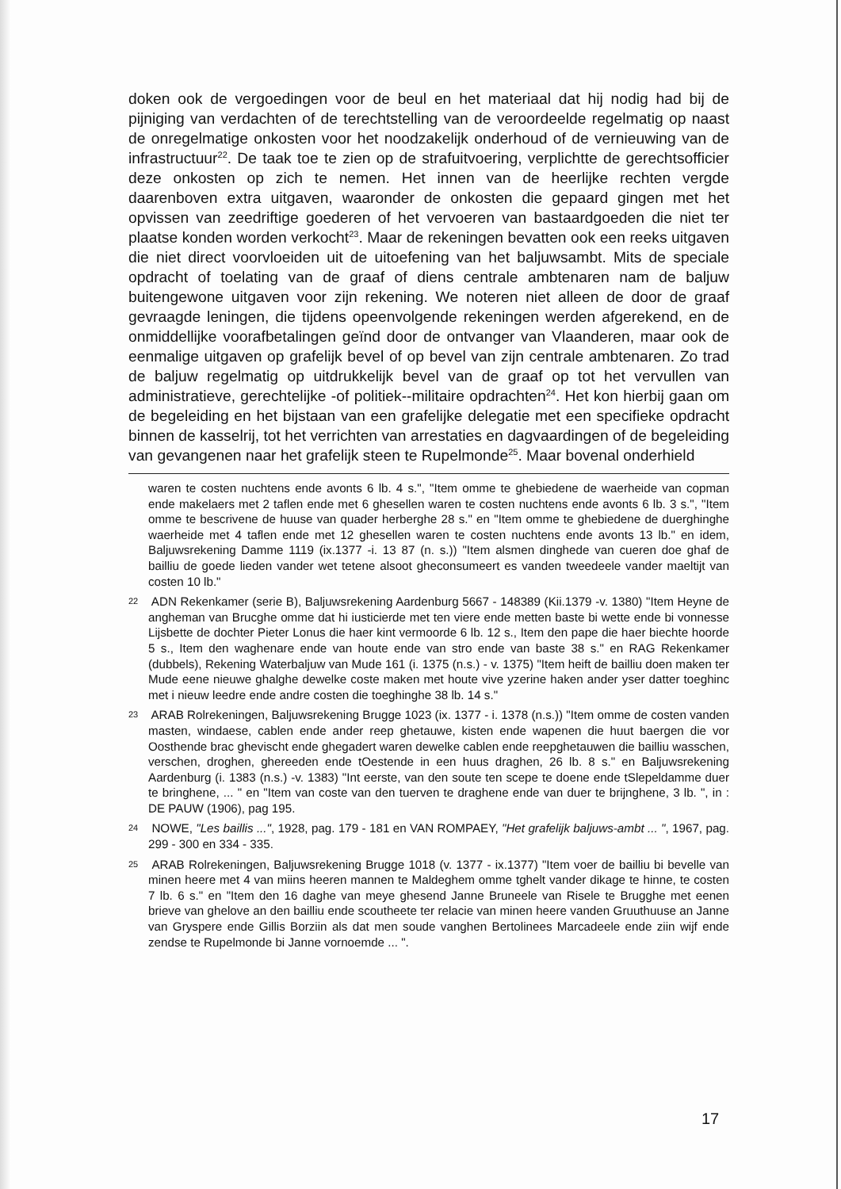doken ook de vergoedingen voor de beul en het materiaal dat hij nodig had bij de pijniging van verdachten of de terechtstelling van de veroordeelde regelmatig op naast de onregelmatige onkosten voor het noodzakelijk onderhoud of de vernieuwing van de infrastructuur<sup>22</sup>. De taak toe te zien op de strafuitvoering, verplichtte de gerechtsofficier deze onkosten op zich te nemen. Het innen van de heerlijke rechten vergde daarenboven extra uitgaven, waaronder de onkosten die gepaard gingen met het opvissen van zeedriftige goederen of het vervoeren van bastaardgoeden die niet ter plaatse konden worden verkocht<sup>23</sup>. Maar de rekeningen bevatten ook een reeks uitgaven die niet direct voorvloeiden uit de uitoefening van het baljuwsambt. Mits de speciale opdracht of toelating van de graaf of diens centrale ambtenaren nam de baljuw buitengewone uitgaven voor zijn rekening. We noteren niet alleen de door de graaf gevraagde leningen, die tijdens opeenvolgende rekeningen werden afgerekend, en de onmiddellijke voorafbetalingen geïnd door de ontvanger van Vlaanderen, maar ook de eenmalige uitgaven op grafelijk bevel of op bevel van zijn centrale ambtenaren. Zo trad de baljuw regelmatig op uitdrukkelijk bevel van de graaf op tot het vervullen van administratieve, gerechtelijke -of politiek--militaire opdrachten<sup>24</sup>. Het kon hierbij gaan om de begeleiding en het bijstaan van een grafelijke delegatie met een specifieke opdracht binnen de kasselrij, tot het verrichten van arrestaties en dagvaardingen of de begeleiding van gevangenen naar het grafelijk steen te Rupelmonde<sup>25</sup>. Maar bovenal onderhield
waren te costen nuchtens ende avonts 6 lb. 4 s.", "Item omme te ghebiedene de waerheide van copman ende makelaers met 2 taflen ende met 6 ghesellen waren te costen nuchtens ende avonts 6 lb. 3 s.", "Item omme te bescrivene de huuse van quader herberghe 28 s." en "Item omme te ghebiedene de duerghinghe waerheide met 4 taflen ende met 12 ghesellen waren te costen nuchtens ende avonts 13 lb." en idem, Baljuwsrekening Damme 1119 (ix.1377 -i. 13 87 (n. s.)) "Item alsmen dinghede van cueren doe ghaf de bailliu de goede lieden vander wet tetene alsoot gheconsumeert es vanden tweedeele vander maeltijt van costen 10 lb."
22 ADN Rekenkamer (serie B), Baljuwsrekening Aardenburg 5667 - 148389 (Kii.1379 -v. 1380) "Item Heyne de angheman van Brucghe omme dat hi iusticierde met ten viere ende metten baste bi wette ende bi vonnesse Lijsbette de dochter Pieter Lonus die haer kint vermoorde 6 lb. 12 s., Item den pape die haer biechte hoorde 5 s., Item den waghenare ende van houte ende van stro ende van baste 38 s." en RAG Rekenkamer (dubbels), Rekening Waterbaljuw van Mude 161 (i. 1375 (n.s.) - v. 1375) "Item heift de bailliu doen maken ter Mude eene nieuwe ghalghe dewelke coste maken met houte vive yzerine haken ander yser datter toeghinc met i nieuw leedre ende andre costen die toeghinghe 38 lb. 14 s."
23 ARAB Rolrekeningen, Baljuwsrekening Brugge 1023 (ix. 1377 - i. 1378 (n.s.)) "Item omme de costen vanden masten, windaese, cablen ende ander reep ghetauwe, kisten ende wapenen die huut baergen die vor Oosthende brac ghevischt ende ghegadert waren dewelke cablen ende reepghetauwen die bailliu wasschen, verschen, droghen, ghereeden ende tOestende in een huus draghen, 26 lb. 8 s." en Baljuwsrekening Aardenburg (i. 1383 (n.s.) -v. 1383) "Int eerste, van den soute ten scepe te doene ende tSlepeldamme duer te bringhene, ... " en "Item van coste van den tuerven te draghene ende van duer te brijnghene, 3 lb. ", in : DE PAUW (1906), pag 195.
24 NOWE, "Les baillis ...", 1928, pag. 179 - 181 en VAN ROMPAEY, "Het grafelijk baljuws-ambt ... ", 1967, pag. 299 - 300 en 334 - 335.
25 ARAB Rolrekeningen, Baljuwsrekening Brugge 1018 (v. 1377 - ix.1377) "Item voer de bailliu bi bevelle van minen heere met 4 van miins heeren mannen te Maldeghem omme tghelt vander dikage te hinne, te costen 7 lb. 6 s." en "Item den 16 daghe van meye ghesend Janne Bruneele van Risele te Brugghe met eenen brieve van ghelove an den bailliu ende scoutheete ter relacie van minen heere vanden Gruuthuuse an Janne van Gryspere ende Gillis Borziin als dat men soude vanghen Bertolinees Marcadeele ende ziin wijf ende zendse te Rupelmonde bi Janne vornoemde ... ".
17